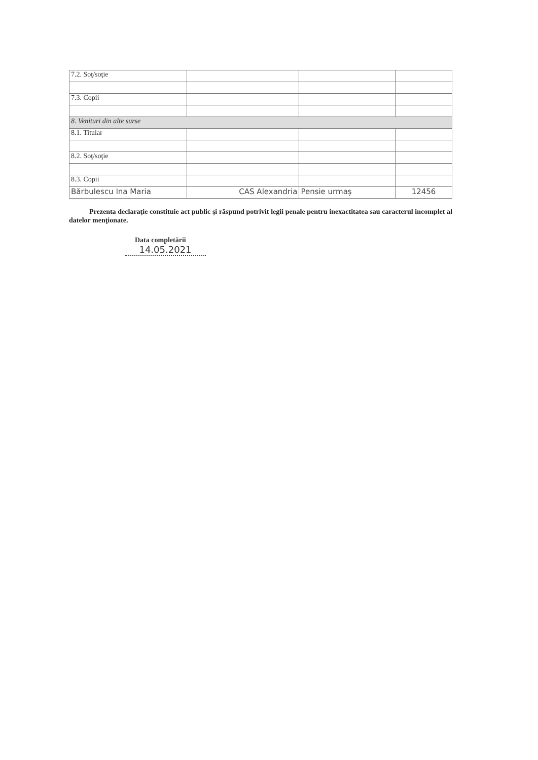| 7.2. Soţ/soţie | | | |
| 7.3. Copii | | | |
| 8. Venituri din alte surse | | | |
| 8.1. Titular | | | |
| 8.2. Soţ/soţie | | | |
| 8.3. Copii | | | |
| Bărbulescu Ina Maria | CAS Alexandria | Pensie urmaş | 12456 |
Prezenta declaraţie constituie act public şi răspund potrivit legii penale pentru inexactitatea sau caracterul incomplet al datelor menţionate.
Data completării
14.05.2021